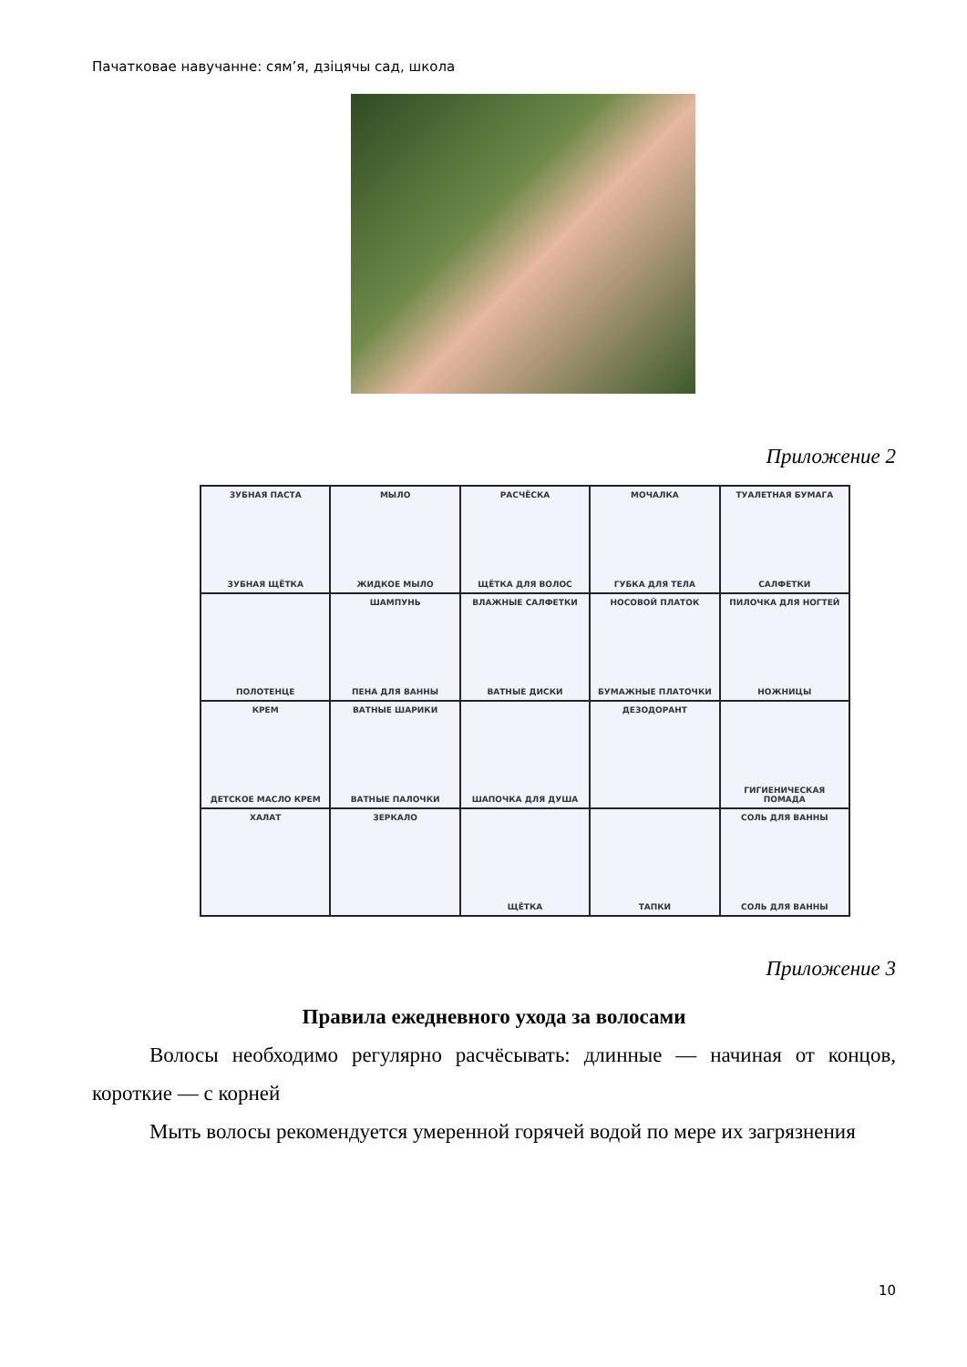Пачатковае навучанне: сям’я, дзіцячы сад, школа
Приложение 2
ЗУБНАЯ ПАСТА
ЗУБНАЯ ЩЁТКА
МЫЛО
ЖИДКОЕ МЫЛО
РАСЧЁСКА
ЩЁТКА ДЛЯ ВОЛОС
МОЧАЛКА
ГУБКА ДЛЯ ТЕЛА
ТУАЛЕТНАЯ БУМАГА
САЛФЕТКИ
ПОЛОТЕНЦЕ
ШАМПУНЬ
ПЕНА ДЛЯ ВАННЫ
ВЛАЖНЫЕ САЛФЕТКИ
ВАТНЫЕ ДИСКИ
НОСОВОЙ ПЛАТОК
БУМАЖНЫЕ ПЛАТОЧКИ
ПИЛОЧКА ДЛЯ НОГТЕЙ
НОЖНИЦЫ
КРЕМ
ДЕТСКОЕ МАСЛО КРЕМ
ВАТНЫЕ ШАРИКИ
ВАТНЫЕ ПАЛОЧКИ
ШАПОЧКА ДЛЯ ДУША
ДЕЗОДОРАНТ
ГИГИЕНИЧЕСКАЯ ПОМАДА
ХАЛАТ
ЗЕРКАЛО
ЩЁТКА
ТАПКИ
СОЛЬ ДЛЯ ВАННЫ
СОЛЬ ДЛЯ ВАННЫ
Приложение 3
Правила ежедневного ухода за волосами
Волосы необходимо регулярно расчёсывать: длинные — начиная от концов, короткие — с корней
Мыть волосы рекомендуется умеренной горячей водой по мере их загрязнения
10